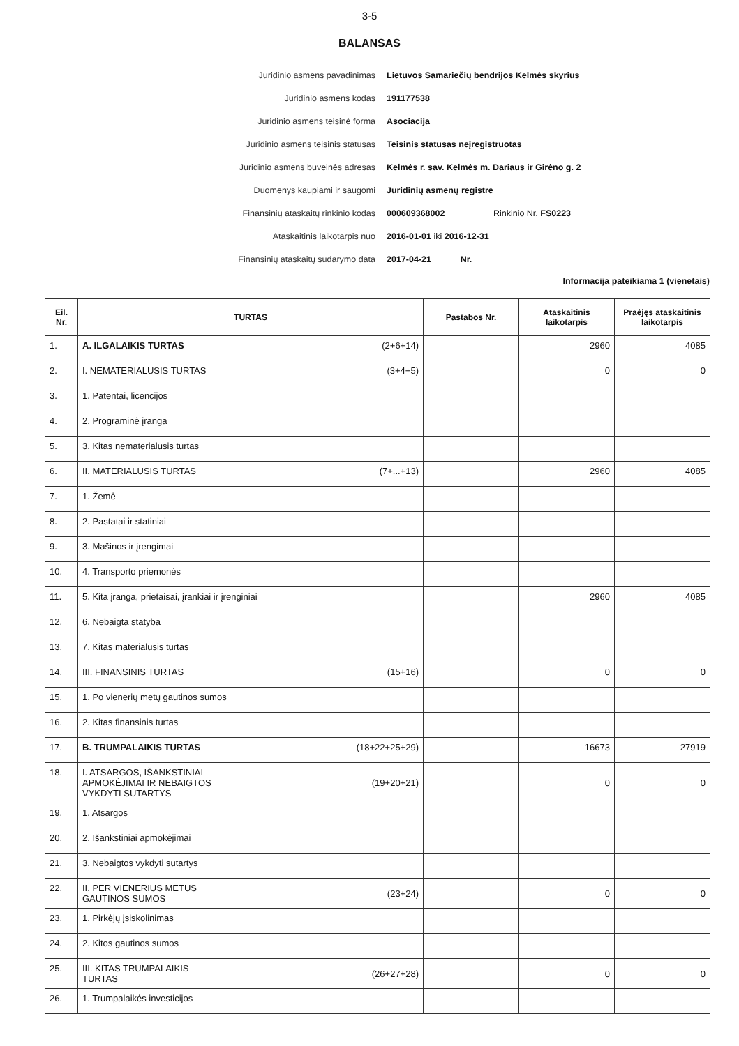3-5
BALANSAS
| Juridinio asmens pavadinimas | Lietuvos Samariečių bendrijos Kelmės skyrius |
| Juridinio asmens kodas | 191177538 |
| Juridinio asmens teisinė forma | Asociacija |
| Juridinio asmens teisinis statusas | Teisinis statusas neįregistruotas |
| Juridinio asmens buveinės adresas | Kelmės r. sav. Kelmės m. Dariaus ir Girėno g. 2 |
| Duomenys kaupiami ir saugomi | Juridinių asmenų registre |
| Finansinių ataskaitų rinkinio kodas | 000609368002 Rinkinio Nr. FS0223 |
| Ataskaitinis laikotarpis nuo | 2016-01-01 iki 2016-12-31 |
| Finansinių ataskaitų sudarymo data | 2017-04-21 Nr. |
Informacija pateikiama 1 (vienetais)
| Eil. Nr. | TURTAS | Pastabos Nr. | Ataskaitinis laikotarpis | Praėjęs ataskaitinis laikotarpis |
| --- | --- | --- | --- | --- |
| 1. | A. ILGALAIKIS TURTAS (2+6+14) | | 2960 | 4085 |
| 2. | I. NEMATERIALUSIS TURTAS (3+4+5) | | 0 | 0 |
| 3. | 1. Patentai, licencijos | | | |
| 4. | 2. Programinė įranga | | | |
| 5. | 3. Kitas nematerialusis turtas | | | |
| 6. | II. MATERIALUSIS TURTAS (7+...+13) | | 2960 | 4085 |
| 7. | 1. Žemė | | | |
| 8. | 2. Pastatai ir statiniai | | | |
| 9. | 3. Mašinos ir įrengimai | | | |
| 10. | 4. Transporto priemonės | | | |
| 11. | 5. Kita įranga, prietaisai, įrankiai ir įrenginiai | | 2960 | 4085 |
| 12. | 6. Nebaigta statyba | | | |
| 13. | 7. Kitas materialusis turtas | | | |
| 14. | III. FINANSINIS TURTAS (15+16) | | 0 | 0 |
| 15. | 1. Po vienerių metų gautinos sumos | | | |
| 16. | 2. Kitas finansinis turtas | | | |
| 17. | B. TRUMPALAIKIS TURTAS (18+22+25+29) | | 16673 | 27919 |
| 18. | I. ATSARGOS, IŠANKSTINIAI APMOKĖJIMAI IR NEBAIGTOS VYKDYTI SUTARTYS (19+20+21) | | 0 | 0 |
| 19. | 1. Atsargos | | | |
| 20. | 2. Išankstiniai apmokėjimai | | | |
| 21. | 3. Nebaigtos vykdyti sutartys | | | |
| 22. | II. PER VIENERIUS METUS GAUTINOS SUMOS (23+24) | | 0 | 0 |
| 23. | 1. Pirkėjų įsiskolinimas | | | |
| 24. | 2. Kitos gautinos sumos | | | |
| 25. | III. KITAS TRUMPALAIKIS TURTAS (26+27+28) | | 0 | 0 |
| 26. | 1. Trumpalaikės investicijos | | | |